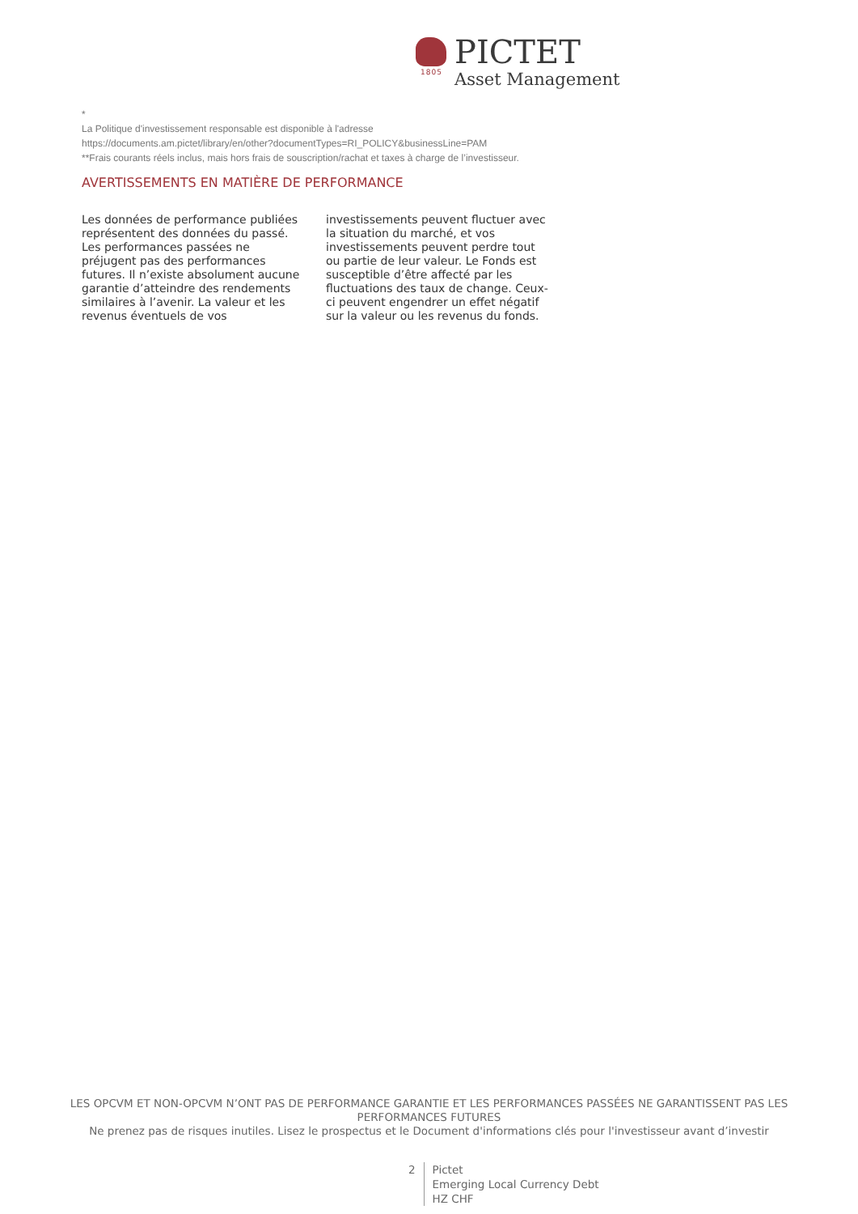PICTET
Asset Management
1805
*
La Politique d'investissement responsable est disponible à l'adresse
https://documents.am.pictet/library/en/other?documentTypes=RI_POLICY&businessLine=PAM
**Frais courants réels inclus, mais hors frais de souscription/rachat et taxes à charge de l’investisseur.
AVERTISSEMENTS EN MATIÈRE DE PERFORMANCE
Les données de performance publiées représentent des données du passé. Les performances passées ne préjugent pas des performances futures. Il n’existe absolument aucune garantie d’atteindre des rendements similaires à l’avenir. La valeur et les revenus éventuels de vos investissements peuvent fluctuer avec la situation du marché, et vos investissements peuvent perdre tout ou partie de leur valeur. Le Fonds est susceptible d’être affecté par les fluctuations des taux de change. Ceux-ci peuvent engendrer un effet négatif sur la valeur ou les revenus du fonds.
LES OPCVM ET NON-OPCVM N’ONT PAS DE PERFORMANCE GARANTIE ET LES PERFORMANCES PASSÉES NE GARANTISSENT PAS LES PERFORMANCES FUTURES
Ne prenez pas de risques inutiles. Lisez le prospectus et le Document d'informations clés pour l'investisseur avant d’investir
2 Pictet
Emerging Local Currency Debt
HZ CHF